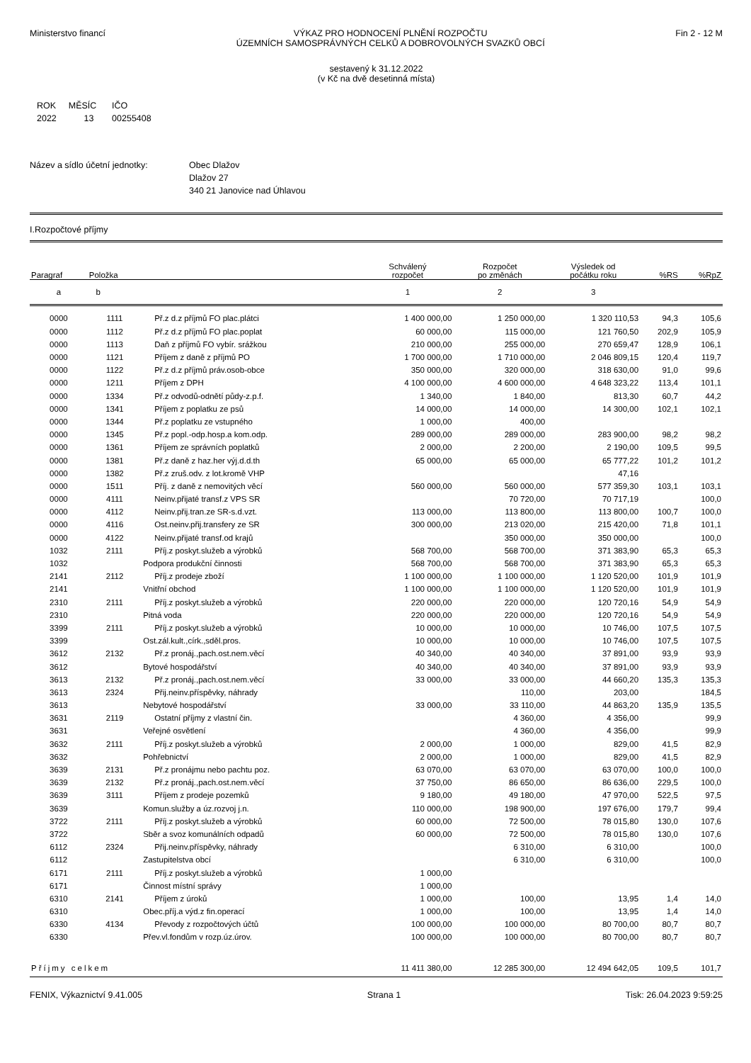Ministerstvo financí VÝKAZ PRO HODNOCENÍ PLNĚNÍ ROZPOČTU
ÚZEMNÍCH SAMOSPRÁVNÝCH CELKŮ A DOBROVOLNÝCH SVAZKŮ OBCÍ
Fin 2 - 12 M
sestavený k 31.12.2022
(v Kč na dvě desetinná místa)
| ROK | MĚSÍC | IČO |
| 2022 | 13 | 00255408 |
Název a sídlo účetní jednotky: Obec Dlažov
Dlažov 27
340 21 Janovice nad Úhlavou
I.Rozpočtové příjmy
| Paragraf | Položka | | Schválený rozpočet | Rozpočet po změnách | Výsledek od počátku roku | %RS | %RpZ |
| --- | --- | --- | --- | --- | --- | --- | --- |
| a | b | | 1 | 2 | 3 | | |
| 0000 | 1111 | Př.z d.z příjmů FO plac.plátci | 1 400 000,00 | 1 250 000,00 | 1 320 110,53 | 94,3 | 105,6 |
| 0000 | 1112 | Př.z d.z příjmů FO plac.poplat | 60 000,00 | 115 000,00 | 121 760,50 | 202,9 | 105,9 |
| 0000 | 1113 | Daň z příjmů FO vybír. srážkou | 210 000,00 | 255 000,00 | 270 659,47 | 128,9 | 106,1 |
| 0000 | 1121 | Příjem z daně z příjmů PO | 1 700 000,00 | 1 710 000,00 | 2 046 809,15 | 120,4 | 119,7 |
| 0000 | 1122 | Př.z d.z příjmů práv.osob-obce | 350 000,00 | 320 000,00 | 318 630,00 | 91,0 | 99,6 |
| 0000 | 1211 | Příjem z DPH | 4 100 000,00 | 4 600 000,00 | 4 648 323,22 | 113,4 | 101,1 |
| 0000 | 1334 | Př.z odvodů-odnětí půdy-z.p.f. | 1 340,00 | 1 840,00 | 813,30 | 60,7 | 44,2 |
| 0000 | 1341 | Příjem z poplatku ze psů | 14 000,00 | 14 000,00 | 14 300,00 | 102,1 | 102,1 |
| 0000 | 1344 | Př.z poplatku ze vstupného | 1 000,00 | 400,00 | | | |
| 0000 | 1345 | Př.z popl.-odp.hosp.a kom.odp. | 289 000,00 | 289 000,00 | 283 900,00 | 98,2 | 98,2 |
| 0000 | 1361 | Příjem ze správních poplatků | 2 000,00 | 2 200,00 | 2 190,00 | 109,5 | 99,5 |
| 0000 | 1381 | Př.z daně z haz.her výj.d.d.th | 65 000,00 | 65 000,00 | 65 777,22 | 101,2 | 101,2 |
| 0000 | 1382 | Př.z zruš.odv. z lot.kromě VHP | | | 47,16 | | |
| 0000 | 1511 | Příj. z daně z nemovitých věcí | 560 000,00 | 560 000,00 | 577 359,30 | 103,1 | 103,1 |
| 0000 | 4111 | Neinv.přijaté transf.z VPS SR | | 70 720,00 | 70 717,19 | | 100,0 |
| 0000 | 4112 | Neinv.přij.tran.ze SR-s.d.vzt. | 113 000,00 | 113 800,00 | 113 800,00 | 100,7 | 100,0 |
| 0000 | 4116 | Ost.neinv.přij.transfery ze SR | 300 000,00 | 213 020,00 | 215 420,00 | 71,8 | 101,1 |
| 0000 | 4122 | Neinv.přijaté transf.od krajů | | 350 000,00 | 350 000,00 | | 100,0 |
| 1032 | 2111 | Příj.z poskyt.služeb a výrobků | 568 700,00 | 568 700,00 | 371 383,90 | 65,3 | 65,3 |
| 1032 | | Podpora produkční činnosti | 568 700,00 | 568 700,00 | 371 383,90 | 65,3 | 65,3 |
| 2141 | 2112 | Příj.z prodeje zboží | 1 100 000,00 | 1 100 000,00 | 1 120 520,00 | 101,9 | 101,9 |
| 2141 | | Vnitřní obchod | 1 100 000,00 | 1 100 000,00 | 1 120 520,00 | 101,9 | 101,9 |
| 2310 | 2111 | Příj.z poskyt.služeb a výrobků | 220 000,00 | 220 000,00 | 120 720,16 | 54,9 | 54,9 |
| 2310 | | Pitná voda | 220 000,00 | 220 000,00 | 120 720,16 | 54,9 | 54,9 |
| 3399 | 2111 | Příj.z poskyt.služeb a výrobků | 10 000,00 | 10 000,00 | 10 746,00 | 107,5 | 107,5 |
| 3399 | | Ost.zál.kult.,círk.,sděl.pros. | 10 000,00 | 10 000,00 | 10 746,00 | 107,5 | 107,5 |
| 3612 | 2132 | Př.z pronáj.,pach.ost.nem.věcí | 40 340,00 | 40 340,00 | 37 891,00 | 93,9 | 93,9 |
| 3612 | | Bytové hospodářství | 40 340,00 | 40 340,00 | 37 891,00 | 93,9 | 93,9 |
| 3613 | 2132 | Př.z pronáj.,pach.ost.nem.věcí | 33 000,00 | 33 000,00 | 44 660,20 | 135,3 | 135,3 |
| 3613 | 2324 | Přij.neinv.příspěvky, náhrady | | 110,00 | 203,00 | | 184,5 |
| 3613 | | Nebytové hospodářství | 33 000,00 | 33 110,00 | 44 863,20 | 135,9 | 135,5 |
| 3631 | 2119 | Ostatní příjmy z vlastní čin. | | 4 360,00 | 4 356,00 | | 99,9 |
| 3631 | | Veřejné osvětlení | | 4 360,00 | 4 356,00 | | 99,9 |
| 3632 | 2111 | Příj.z poskyt.služeb a výrobků | 2 000,00 | 1 000,00 | 829,00 | 41,5 | 82,9 |
| 3632 | | Pohřebnictví | 2 000,00 | 1 000,00 | 829,00 | 41,5 | 82,9 |
| 3639 | 2131 | Př.z pronájmu nebo pachtu poz. | 63 070,00 | 63 070,00 | 63 070,00 | 100,0 | 100,0 |
| 3639 | 2132 | Př.z pronáj.,pach.ost.nem.věcí | 37 750,00 | 86 650,00 | 86 636,00 | 229,5 | 100,0 |
| 3639 | 3111 | Příjem z prodeje pozemků | 9 180,00 | 49 180,00 | 47 970,00 | 522,5 | 97,5 |
| 3639 | | Komun.služby a úz.rozvoj j.n. | 110 000,00 | 198 900,00 | 197 676,00 | 179,7 | 99,4 |
| 3722 | 2111 | Příj.z poskyt.služeb a výrobků | 60 000,00 | 72 500,00 | 78 015,80 | 130,0 | 107,6 |
| 3722 | | Sběr a svoz komunálních odpadů | 60 000,00 | 72 500,00 | 78 015,80 | 130,0 | 107,6 |
| 6112 | 2324 | Přij.neinv.příspěvky, náhrady | | 6 310,00 | 6 310,00 | | 100,0 |
| 6112 | | Zastupitelstva obcí | | 6 310,00 | 6 310,00 | | 100,0 |
| 6171 | 2111 | Příj.z poskyt.služeb a výrobků | 1 000,00 | | | | |
| 6171 | | Činnost místní správy | 1 000,00 | | | | |
| 6310 | 2141 | Příjem z úroků | 1 000,00 | 100,00 | 13,95 | 1,4 | 14,0 |
| 6310 | | Obec.příj.a výd.z fin.operací | 1 000,00 | 100,00 | 13,95 | 1,4 | 14,0 |
| 6330 | 4134 | Převody z rozpočtových účtů | 100 000,00 | 100 000,00 | 80 700,00 | 80,7 | 80,7 |
| 6330 | | Přev.vl.fondům v rozp.úz.úrov. | 100 000,00 | 100 000,00 | 80 700,00 | 80,7 | 80,7 |
| Příjmy celkem | | | 11 411 380,00 | 12 285 300,00 | 12 494 642,05 | 109,5 | 101,7 |
FENIX, Výkaznictví 9.41.005 Strana 1 Tisk: 26.04.2023 9:59:25